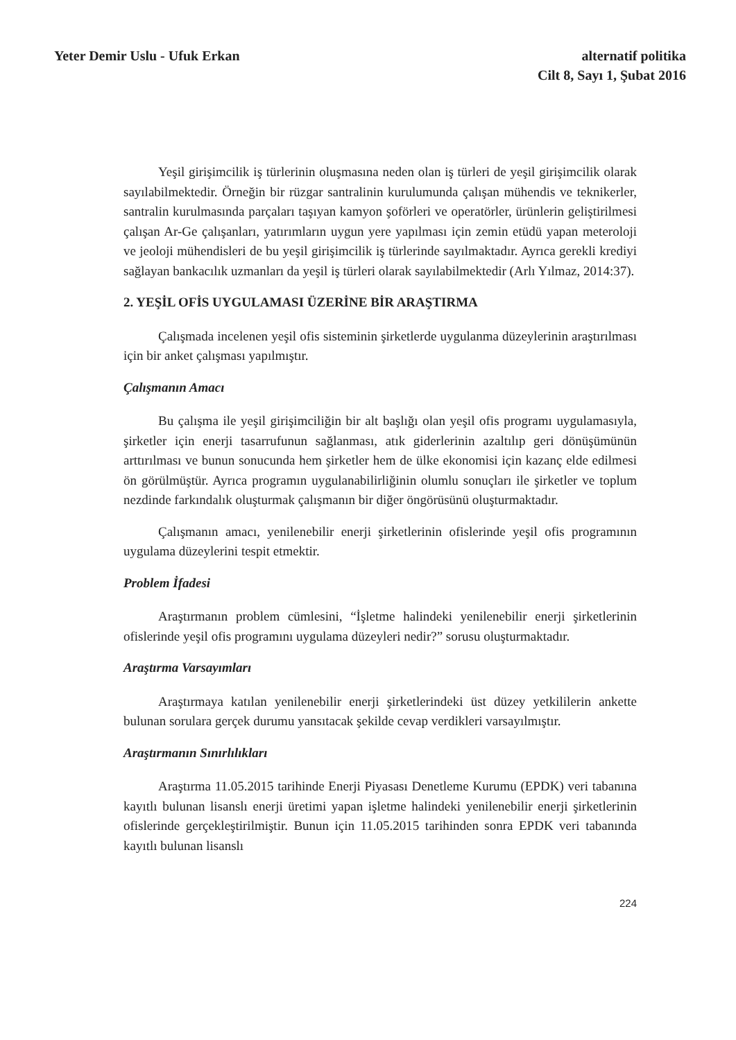Yeter Demir Uslu - Ufuk Erkan alternatif politika
Cilt 8, Sayı 1, Şubat 2016
Yeşil girişimcilik iş türlerinin oluşmasına neden olan iş türleri de yeşil girişimcilik olarak sayılabilmektedir. Örneğin bir rüzgar santralinin kurulumunda çalışan mühendis ve teknikerler, santralin kurulmasında parçaları taşıyan kamyon şoförleri ve operatörler, ürünlerin geliştirilmesi çalışan Ar-Ge çalışanları, yatırımların uygun yere yapılması için zemin etüdü yapan meteroloji ve jeoloji mühendisleri de bu yeşil girişimcilik iş türlerinde sayılmaktadır. Ayrıca gerekli krediyi sağlayan bankacılık uzmanları da yeşil iş türleri olarak sayılabilmektedir (Arlı Yılmaz, 2014:37).
2. YEŞİL OFİS UYGULAMASI ÜZERİNE BİR ARAŞTIRMA
Çalışmada incelenen yeşil ofis sisteminin şirketlerde uygulanma düzeylerinin araştırılması için bir anket çalışması yapılmıştır.
Çalışmanın Amacı
Bu çalışma ile yeşil girişimciliğin bir alt başlığı olan yeşil ofis programı uygulamasıyla, şirketler için enerji tasarrufunun sağlanması, atık giderlerinin azaltılıp geri dönüşümünün arttırılması ve bunun sonucunda hem şirketler hem de ülke ekonomisi için kazanç elde edilmesi ön görülmüştür. Ayrıca programın uygulanabilirliğinin olumlu sonuçları ile şirketler ve toplum nezdinde farkındalık oluşturmak çalışmanın bir diğer öngörüsünü oluşturmaktadır.
Çalışmanın amacı, yenilenebilir enerji şirketlerinin ofislerinde yeşil ofis programının uygulama düzeylerini tespit etmektir.
Problem İfadesi
Araştırmanın problem cümlesini, “İşletme halindeki yenilenebilir enerji şirketlerinin ofislerinde yeşil ofis programını uygulama düzeyleri nedir?” sorusu oluşturmaktadır.
Araştırma Varsayımları
Araştırmaya katılan yenilenebilir enerji şirketlerindeki üst düzey yetkililerin ankette bulunan sorulara gerçek durumu yansıtacak şekilde cevap verdikleri varsayılmıştır.
Araştırmanın Sınırlılıkları
Araştırma 11.05.2015 tarihinde Enerji Piyasası Denetleme Kurumu (EPDK) veri tabanına kayıtlı bulunan lisanslı enerji üretimi yapan işletme halindeki yenilenebilir enerji şirketlerinin ofislerinde gerçekleştirilmiştir. Bunun için 11.05.2015 tarihinden sonra EPDK veri tabanında kayıtlı bulunan lisanslı
224